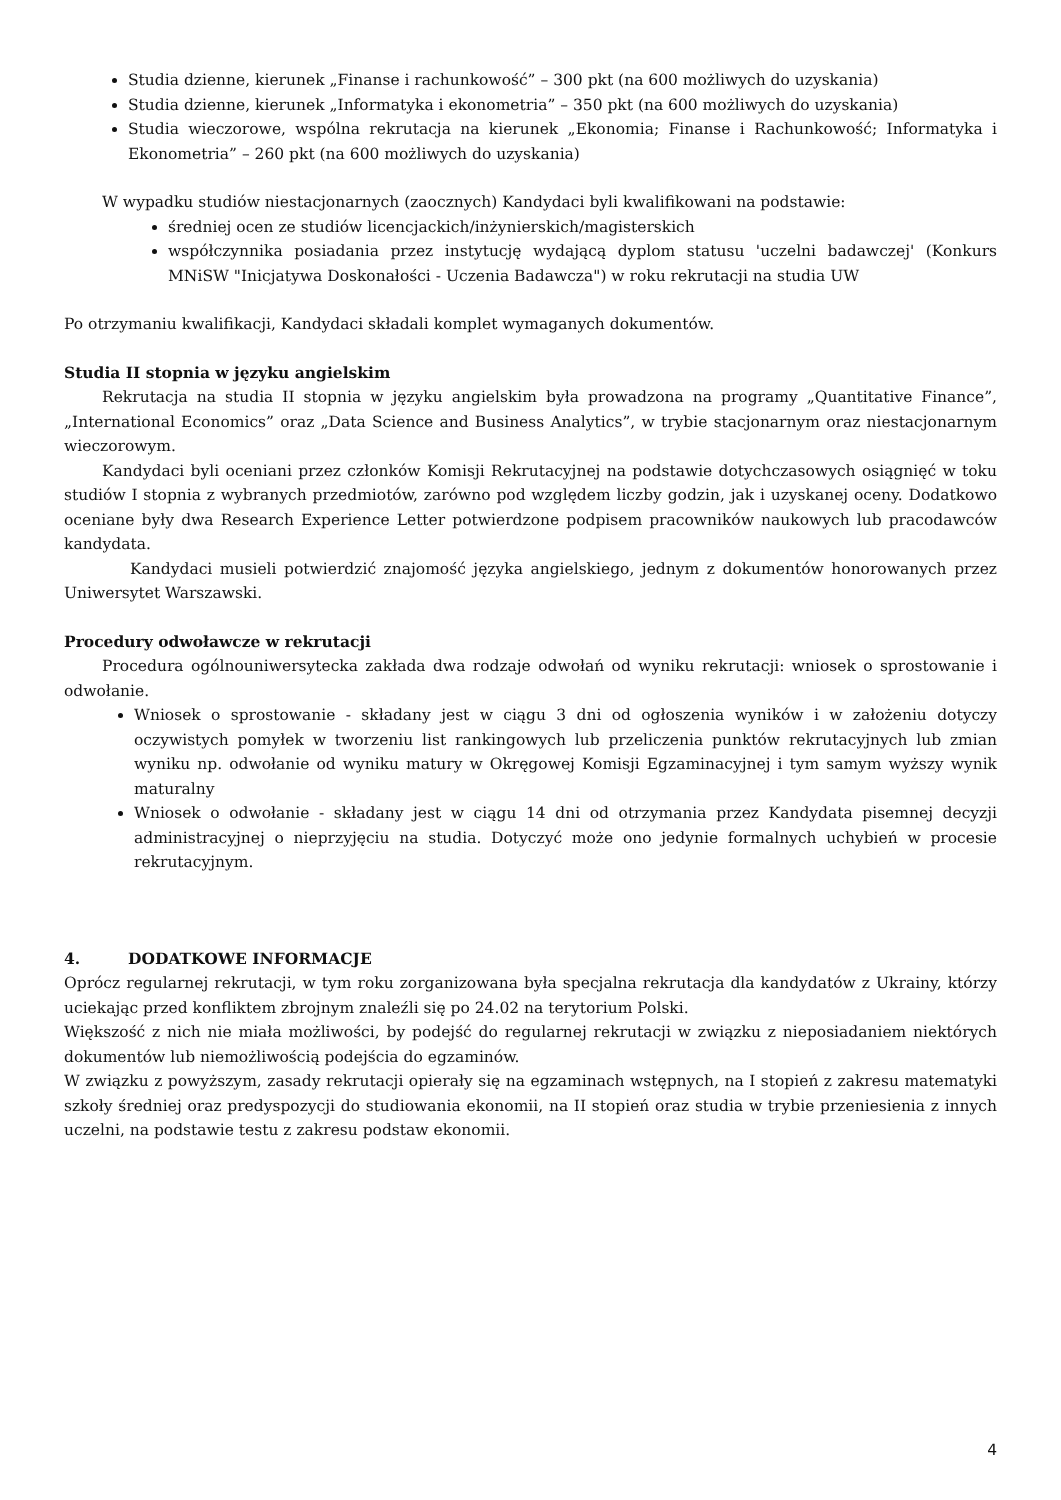Studia dzienne, kierunek „Finanse i rachunkowość” – 300 pkt (na 600 możliwych do uzyskania)
Studia dzienne, kierunek „Informatyka i ekonometria” – 350 pkt (na 600 możliwych do uzyskania)
Studia wieczorowe, wspólna rekrutacja na kierunek „Ekonomia; Finanse i Rachunkowość; Informatyka i Ekonometria” – 260 pkt (na 600 możliwych do uzyskania)
W wypadku studiów niestacjonarnych (zaocznych) Kandydaci byli kwalifikowani na podstawie:
średniej ocen ze studiów licencjackich/inżynierskich/magisterskich
współczynnika posiadania przez instytucję wydającą dyplom statusu 'uczelni badawczej' (Konkurs MNiSW "Inicjatywa Doskonałości - Uczenia Badawcza") w roku rekrutacji na studia UW
Po otrzymaniu kwalifikacji, Kandydaci składali komplet wymaganych dokumentów.
Studia II stopnia w języku angielskim
Rekrutacja na studia II stopnia w języku angielskim była prowadzona na programy „Quantitative Finance”, „International Economics” oraz „Data Science and Business Analytics”, w trybie stacjonarnym oraz niestacjonarnym wieczorowym.
Kandydaci byli oceniani przez członków Komisji Rekrutacyjnej na podstawie dotychczasowych osiągnięć w toku studiów I stopnia z wybranych przedmiotów, zarówno pod względem liczby godzin, jak i uzyskanej oceny. Dodatkowo oceniane były dwa Research Experience Letter potwierdzone podpisem pracowników naukowych lub pracodawców kandydata.
Kandydaci musieli potwierdzić znajomość języka angielskiego, jednym z dokumentów honorowanych przez Uniwersytet Warszawski.
Procedury odwoławcze w rekrutacji
Procedura ogólnouniwersytecka zakłada dwa rodzaje odwołań od wyniku rekrutacji: wniosek o sprostowanie i odwołanie.
Wniosek o sprostowanie - składany jest w ciągu 3 dni od ogłoszenia wyników i w założeniu dotyczy oczywistych pomyłek w tworzeniu list rankingowych lub przeliczenia punktów rekrutacyjnych lub zmian wyniku np. odwołanie od wyniku matury w Okręgowej Komisji Egzaminacyjnej i tym samym wyższy wynik maturalny
Wniosek o odwołanie - składany jest w ciągu 14 dni od otrzymania przez Kandydata pisemnej decyzji administracyjnej o nieprzyjęciu na studia. Dotyczyć może ono jedynie formalnych uchybień w procesie rekrutacyjnym.
4. DODATKOWE INFORMACJE
Oprócz regularnej rekrutacji, w tym roku zorganizowana była specjalna rekrutacja dla kandydatów z Ukrainy, którzy uciekając przed konfliktem zbrojnym znaleźli się po 24.02 na terytorium Polski.
Większość z nich nie miała możliwości, by podejść do regularnej rekrutacji w związku z nieposiadaniem niektórych dokumentów lub niemożliwością podejścia do egzaminów.
W związku z powyższym, zasady rekrutacji opierały się na egzaminach wstępnych, na I stopień z zakresu matematyki szkoły średniej oraz predyspozycji do studiowania ekonomii, na II stopień oraz studia w trybie przeniesienia z innych uczelni, na podstawie testu z zakresu podstaw ekonomii.
4